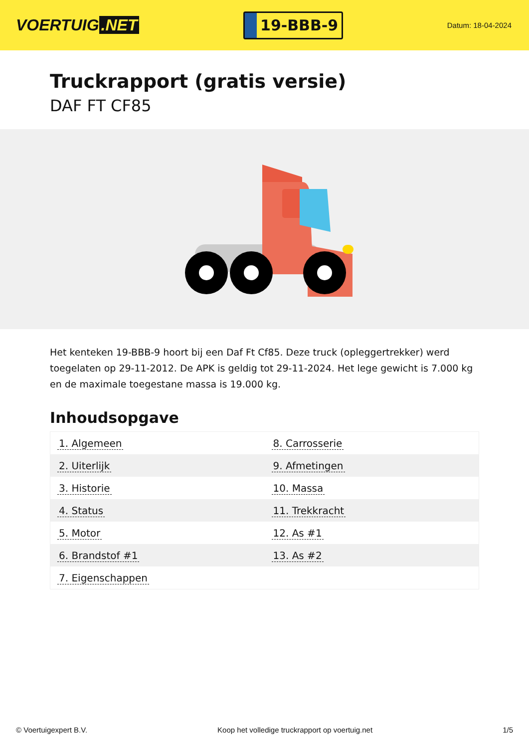VOERTUIG.NET
19-BBB-9
Datum: 18-04-2024
Truckrapport (gratis versie)
DAF FT CF85
Het kenteken 19-BBB-9 hoort bij een Daf Ft Cf85. Deze truck (opleggertrekker) werd toegelaten op 29-11-2012. De APK is geldig tot 29-11-2024. Het lege gewicht is 7.000 kg en de maximale toegestane massa is 19.000 kg.
Inhoudsopgave
| 1. Algemeen | 8. Carrosserie |
| 2. Uiterlijk | 9. Afmetingen |
| 3. Historie | 10. Massa |
| 4. Status | 11. Trekkracht |
| 5. Motor | 12. As #1 |
| 6. Brandstof #1 | 13. As #2 |
| 7. Eigenschappen | |
© Voertuigexpert B.V. Koop het volledige truckrapport op voertuig.net 1/5